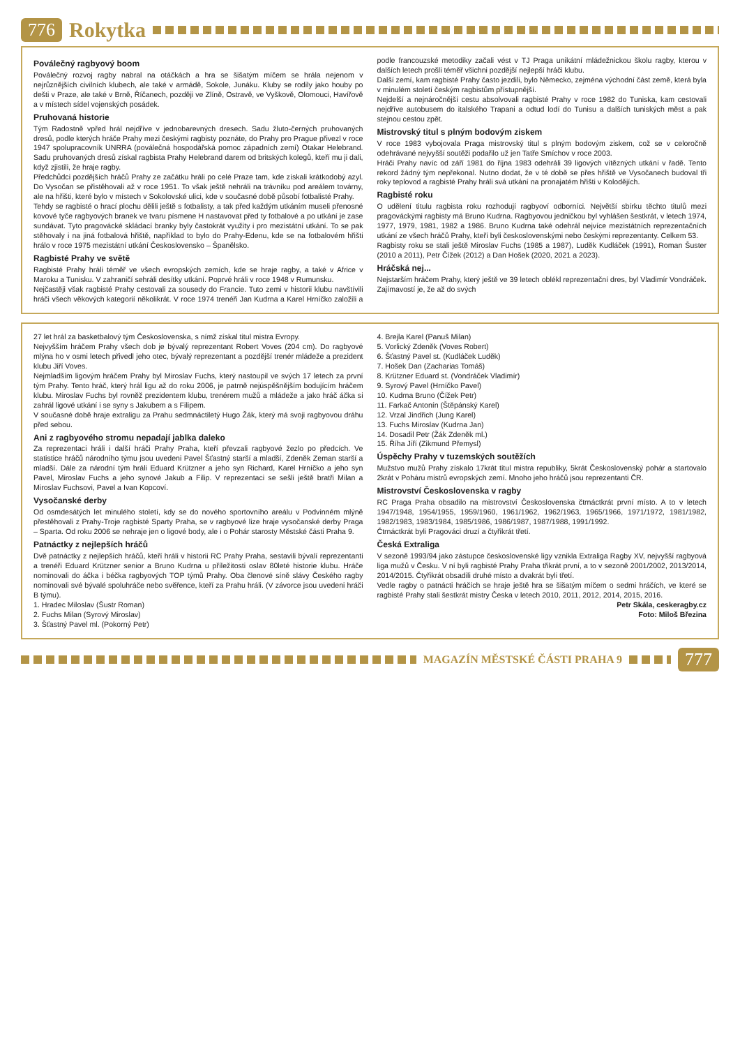776 Rokytka
Poválečný ragbyový boom
Poválečný rozvoj ragby nabral na otáčkách a hra se šišatým míčem se hrála nejenom v nejrůznějších civilních klubech, ale také v armádě, Sokole, Junáku. Kluby se rodily jako houby po dešti v Praze, ale také v Brně, Říčanech, později ve Zlíně, Ostravě, ve Vyškově, Olomouci, Havířově a v místech sídel vojenských posádek.
Pruhovaná historie
Tým Radostně vpřed hrál nejdříve v jednobarevných dresech. Sadu žluto-černých pruhovaných dresů, podle kterých hráče Prahy mezi českými ragbisty poznáte, do Prahy pro Prague přivezl v roce 1947 spolupracovník UNRRA (poválečná hospodářská pomoc západních zemí) Otakar Helebrand. Sadu pruhovaných dresů získal ragbista Prahy Helebrand darem od britských kolegů, kteří mu ji dali, když zjistili, že hraje ragby.
Předchůdci pozdějších hráčů Prahy ze začátku hráli po celé Praze tam, kde získali krátkodobý azyl. Do Vysočan se přistěhovali až v roce 1951. To však ještě nehráli na trávníku pod areálem továrny, ale na hřišti, které bylo v místech v Sokolovské ulici, kde v současné době působí fotbalisté Prahy.
Tehdy se ragbisté o hrací plochu dělili ještě s fotbalisty, a tak před každým utkáním museli přenosné kovové tyče ragbyových branek ve tvaru písmene H nastavovat před ty fotbalové a po utkání je zase sundávat. Tyto pragovácké skládací branky byly častokrát využity i pro mezistátní utkání. To se pak stěhovaly i na jiná fotbalová hřiště, například to bylo do Prahy-Edenu, kde se na fotbalovém hřišti hrálo v roce 1975 mezistátní utkání Československo – Španělsko.
Ragbisté Prahy ve světě
Ragbisté Prahy hráli téměř ve všech evropských zemích, kde se hraje ragby, a také v Africe v Maroku a Tunisku. V zahraničí sehráli desítky utkání. Poprvé hráli v roce 1948 v Rumunsku.
Nejčastěji však ragbisté Prahy cestovali za sousedy do Francie. Tuto zemi v historii klubu navštívili hráči všech věkových kategorií několikrát. V roce 1974 trenéři Jan Kudrna a Karel Hrníčko založili a podle francouzské metodiky začali vést v TJ Praga unikátní mládežnickou školu ragby, kterou v dalších letech prošli téměř všichni pozdější nejlepší hráči klubu.
Další zemí, kam ragbisté Prahy často jezdili, bylo Německo, zejména východní část země, která byla v minulém století českým ragbistům přístupnější.
Nejdelší a nejnáročnější cestu absolvovali ragbisté Prahy v roce 1982 do Tuniska, kam cestovali nejdříve autobusem do italského Trapani a odtud lodí do Tunisu a dalších tuniských měst a pak stejnou cestou zpět.
Mistrovský titul s plným bodovým ziskem
V roce 1983 vybojovala Praga mistrovský titul s plným bodovým ziskem, což se v celoročně odehrávané nejvyšší soutěži podařilo už jen Tatře Smíchov v roce 2003.
Hráči Prahy navíc od září 1981 do října 1983 odehráli 39 ligových vítězných utkání v řadě. Tento rekord žádný tým nepřekonal. Nutno dodat, že v té době se přes hřiště ve Vysočanech budoval tři roky teplovod a ragbisté Prahy hráli svá utkání na pronajatém hřišti v Kolodějích.
Ragbisté roku
O udělení titulu ragbista roku rozhodují ragbyoví odborníci. Největší sbírku těchto titulů mezi pragováckými ragbisty má Bruno Kudrna. Ragbyovou jedničkou byl vyhlášen šestkrát, v letech 1974, 1977, 1979, 1981, 1982 a 1986. Bruno Kudrna také odehrál nejvíce mezistátních reprezentačních utkání ze všech hráčů Prahy, kteří byli československými nebo českými reprezentanty. Celkem 53.
Ragbisty roku se stali ještě Miroslav Fuchs (1985 a 1987), Luděk Kudláček (1991), Roman Šuster (2010 a 2011), Petr Čížek (2012) a Dan Hošek (2020, 2021 a 2023).
Hráčská nej...
Nejstarším hráčem Prahy, který ještě ve 39 letech oblékl reprezentační dres, byl Vladimír Vondráček. Zajímavostí je, že až do svých
27 let hrál za basketbalový tým Československa, s nímž získal titul mistra Evropy.
Nejvyšším hráčem Prahy všech dob je bývalý reprezentant Robert Voves (204 cm). Do ragbyové mlýna ho v osmi letech přivedl jeho otec, bývalý reprezentant a pozdější trenér mládeže a prezident klubu Jiří Voves.
Nejmladším ligovým hráčem Prahy byl Miroslav Fuchs, který nastoupil ve svých 17 letech za první tým Prahy. Tento hráč, který hrál ligu až do roku 2006, je patrně nejúspěšnějším bodujícím hráčem klubu. Miroslav Fuchs byl rovněž prezidentem klubu, trenérem mužů a mládeže a jako hráč áčka si zahrál ligové utkání i se syny s Jakubem a s Filipem.
V současné době hraje extraligu za Prahu sedmnáctiletý Hugo Žák, který má svoji ragbyovou dráhu před sebou.
Ani z ragbyového stromu nepadají jablka daleko
Za reprezentaci hráli i další hráči Prahy Praha, kteří převzali ragbyové žezlo po předcích. Ve statistice hráčů národního týmu jsou uvedeni Pavel Šťastný starší a mladší, Zdeněk Zeman starší a mladší. Dále za národní tým hráli Eduard Krützner a jeho syn Richard, Karel Hrníčko a jeho syn Pavel, Miroslav Fuchs a jeho synové Jakub a Filip. V reprezentaci se sešli ještě bratři Milan a Miroslav Fuchsovi, Pavel a Ivan Kopcoví.
Vysočanské derby
Od osmdesátých let minulého století, kdy se do nového sportovního areálu v Podvinném mlýně přestěhovali z Prahy-Troje ragbisté Sparty Praha, se v ragbyové lize hraje vysočanské derby Praga – Sparta. Od roku 2006 se nehraje jen o ligové body, ale i o Pohár starosty Městské části Praha 9.
Patnáctky z nejlepších hráčů
Dvě patnáctky z nejlepších hráčů, kteří hráli v historii RC Prahy Praha, sestavili bývalí reprezentanti a trenéři Eduard Krützner senior a Bruno Kudrna u příležitosti oslav 80leté historie klubu. Hráče nominovali do áčka i béčka ragbyových TOP týmů Prahy. Oba členové síně slávy Českého ragby nominovali své bývalé spoluhráče nebo svěřence, kteří za Prahu hráli. (V závorce jsou uvedeni hráči B týmu).
1. Hradec Miloslav (Šustr Roman)
2. Fuchs Milan (Syrový Miroslav)
3. Šťastný Pavel ml. (Pokorný Petr)
4. Brejla Karel (Panuš Milan)
5. Vorlický Zdeněk (Voves Robert)
6. Šťastný Pavel st. (Kudláček Luděk)
7. Hošek Dan (Zacharias Tomáš)
8. Krützner Eduard st. (Vondráček Vladimír)
9. Syrový Pavel (Hrníčko Pavel)
10. Kudrna Bruno (Čížek Petr)
11. Farkač Antonín (Štěpánský Karel)
12. Vrzal Jindřich (Jung Karel)
13. Fuchs Miroslav (Kudrna Jan)
14. Dosadil Petr (Žák Zdeněk ml.)
15. Říha Jiří (Zikmund Přemysl)
Úspěchy Prahy v tuzemských soutěžích
Mužstvo mužů Prahy získalo 17krát titul mistra republiky, 5krát Československý pohár a startovalo 2krát v Poháru mistrů evropských zemí. Mnoho jeho hráčů jsou reprezentanti ČR.
Mistrovství Československa v ragby
RC Praga Praha obsadilo na mistrovství Československa čtrnáctkrát první místo. A to v letech 1947/1948, 1954/1955, 1959/1960, 1961/1962, 1962/1963, 1965/1966, 1971/1972, 1981/1982, 1982/1983, 1983/1984, 1985/1986, 1986/1987, 1987/1988, 1991/1992.
Čtrnáctkrát byli Pragováci druzí a čtyřikrát třetí.
Česká Extraliga
V sezoně 1993/94 jako zástupce československé ligy vznikla Extraliga Ragby XV, nejvyšší ragbyová liga mužů v Česku. V ní byli ragbisté Prahy Praha třikrát první, a to v sezoně 2001/2002, 2013/2014, 2014/2015. Čtyřikrát obsadili druhé místo a dvakrát byli třetí.
Vedle ragby o patnácti hráčích se hraje ještě hra se šišatým míčem o sedmi hráčích, ve které se ragbisté Prahy stali šestkrát mistry Česka v letech 2010, 2011, 2012, 2014, 2015, 2016.
Petr Skála, ceskeragby.cz
Foto: Miloš Březina
MAGAZÍN MĚSTSKÉ ČÁSTI PRAHA 9 777